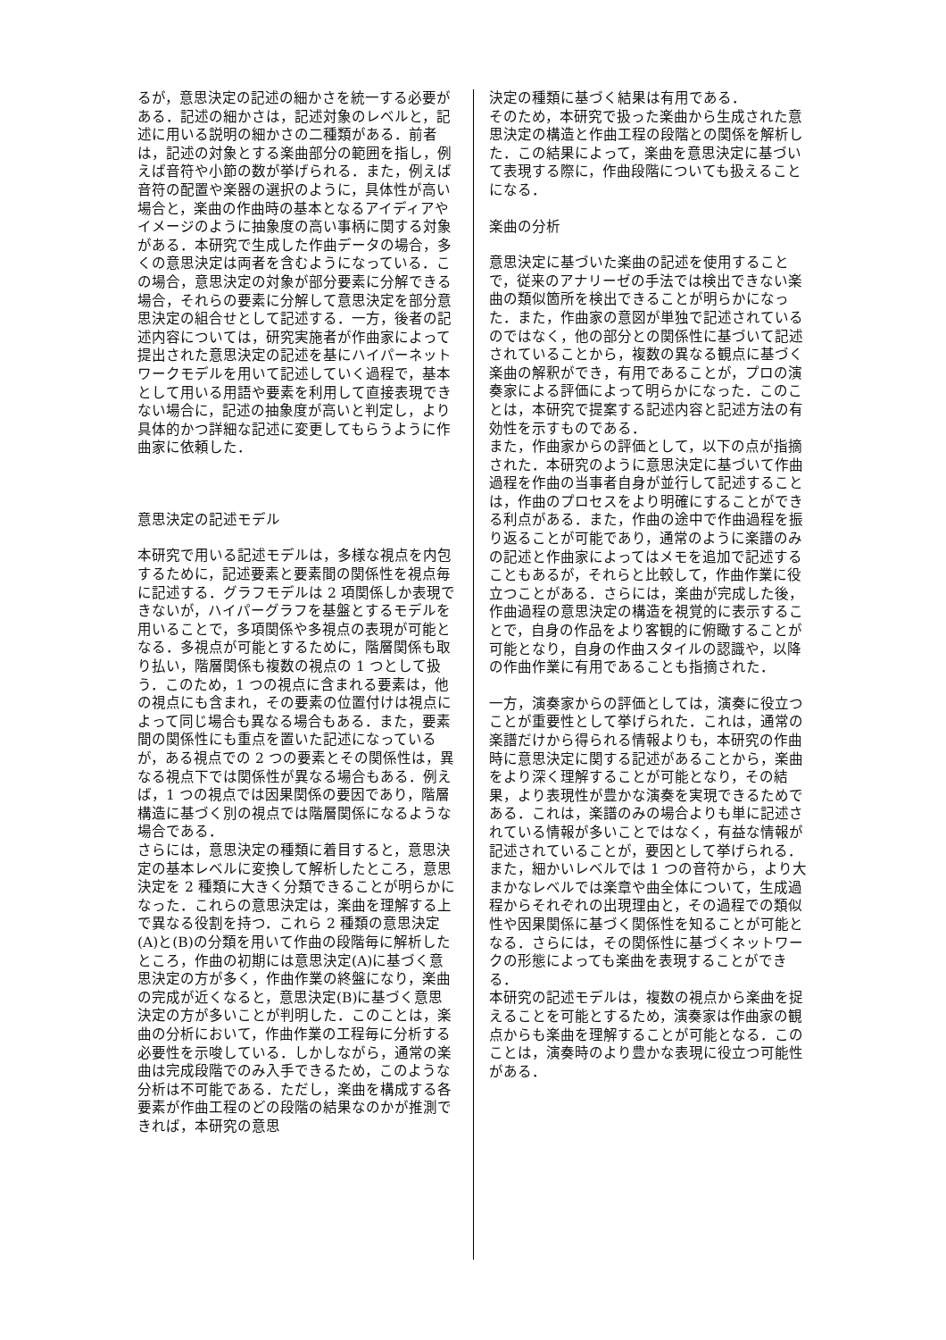るが，意思決定の記述の細かさを統一する必要がある．記述の細かさは，記述対象のレベルと，記述に用いる説明の細かさの二種類がある．前者は，記述の対象とする楽曲部分の範囲を指し，例えば音符や小節の数が挙げられる．また，例えば音符の配置や楽器の選択のように，具体性が高い場合と，楽曲の作曲時の基本となるアイディアやイメージのように抽象度の高い事柄に関する対象がある．本研究で生成した作曲データの場合，多くの意思決定は両者を含むようになっている．この場合，意思決定の対象が部分要素に分解できる場合，それらの要素に分解して意思決定を部分意思決定の組合せとして記述する．一方，後者の記述内容については，研究実施者が作曲家によって提出された意思決定の記述を基にハイパーネットワークモデルを用いて記述していく過程で，基本として用いる用語や要素を利用して直接表現できない場合に，記述の抽象度が高いと判定し，より具体的かつ詳細な記述に変更してもらうように作曲家に依頼した．
意思決定の記述モデル
本研究で用いる記述モデルは，多様な視点を内包するために，記述要素と要素間の関係性を視点毎に記述する．グラフモデルは 2 項関係しか表現できないが，ハイパーグラフを基盤とするモデルを用いることで，多項関係や多視点の表現が可能となる．多視点が可能とするために，階層関係も取り払い，階層関係も複数の視点の 1 つとして扱う．このため，1 つの視点に含まれる要素は，他の視点にも含まれ，その要素の位置付けは視点によって同じ場合も異なる場合もある．また，要素間の関係性にも重点を置いた記述になっているが，ある視点での 2 つの要素とその関係性は，異なる視点下では関係性が異なる場合もある．例えば，1 つの視点では因果関係の要因であり，階層構造に基づく別の視点では階層関係になるような場合である．
さらには，意思決定の種類に着目すると，意思決定の基本レベルに変換して解析したところ，意思決定を 2 種類に大きく分類できることが明らかになった．これらの意思決定は，楽曲を理解する上で異なる役割を持つ．これら 2 種類の意思決定(A)と(B)の分類を用いて作曲の段階毎に解析したところ，作曲の初期には意思決定(A)に基づく意思決定の方が多く，作曲作業の終盤になり，楽曲の完成が近くなると，意思決定(B)に基づく意思決定の方が多いことが判明した．このことは，楽曲の分析において，作曲作業の工程毎に分析する必要性を示唆している．しかしながら，通常の楽曲は完成段階でのみ入手できるため，このような分析は不可能である．ただし，楽曲を構成する各要素が作曲工程のどの段階の結果なのかが推測できれば，本研究の意思
決定の種類に基づく結果は有用である．
そのため，本研究で扱った楽曲から生成された意思決定の構造と作曲工程の段階との関係を解析した．この結果によって，楽曲を意思決定に基づいて表現する際に，作曲段階についても扱えることになる．
楽曲の分析
意思決定に基づいた楽曲の記述を使用することで，従来のアナリーゼの手法では検出できない楽曲の類似箇所を検出できることが明らかになった．また，作曲家の意図が単独で記述されているのではなく，他の部分との関係性に基づいて記述されていることから，複数の異なる観点に基づく楽曲の解釈ができ，有用であることが，プロの演奏家による評価によって明らかになった．このことは，本研究で提案する記述内容と記述方法の有効性を示すものである．
また，作曲家からの評価として，以下の点が指摘された．本研究のように意思決定に基づいて作曲過程を作曲の当事者自身が並行して記述することは，作曲のプロセスをより明確にすることができる利点がある．また，作曲の途中で作曲過程を振り返ることが可能であり，通常のように楽譜のみの記述と作曲家によってはメモを追加で記述することもあるが，それらと比較して，作曲作業に役立つことがある．さらには，楽曲が完成した後，作曲過程の意思決定の構造を視覚的に表示することで，自身の作品をより客観的に俯瞰することが可能となり，自身の作曲スタイルの認識や，以降の作曲作業に有用であることも指摘された．
一方，演奏家からの評価としては，演奏に役立つことが重要性として挙げられた．これは，通常の楽譜だけから得られる情報よりも，本研究の作曲時に意思決定に関する記述があることから，楽曲をより深く理解することが可能となり，その結果，より表現性が豊かな演奏を実現できるためである．これは，楽譜のみの場合よりも単に記述されている情報が多いことではなく，有益な情報が記述されていることが，要因として挙げられる．また，細かいレベルでは 1 つの音符から，より大まかなレベルでは楽章や曲全体について，生成過程からそれぞれの出現理由と，その過程での類似性や因果関係に基づく関係性を知ることが可能となる．さらには，その関係性に基づくネットワークの形態によっても楽曲を表現することができる．
本研究の記述モデルは，複数の視点から楽曲を捉えることを可能とするため，演奏家は作曲家の観点からも楽曲を理解することが可能となる．このことは，演奏時のより豊かな表現に役立つ可能性がある．